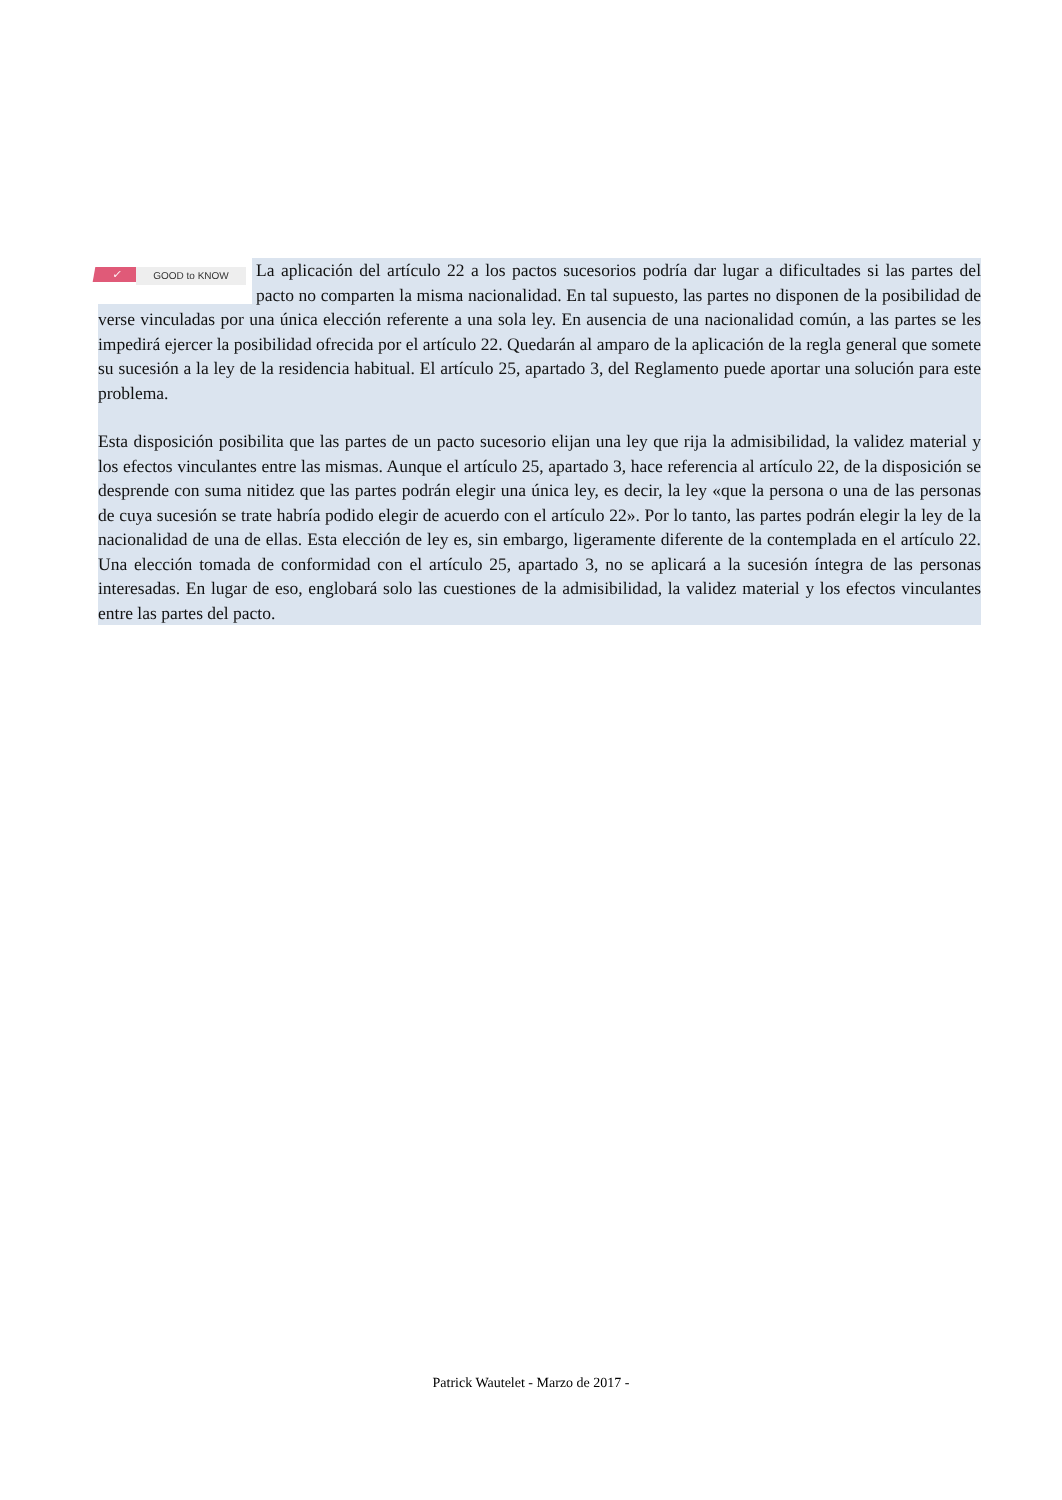✓ GOOD to KNOW La aplicación del artículo 22 a los pactos sucesorios podría dar lugar a dificultades si las partes del pacto no comparten la misma nacionalidad. En tal supuesto, las partes no disponen de la posibilidad de verse vinculadas por una única elección referente a una sola ley. En ausencia de una nacionalidad común, a las partes se les impedirá ejercer la posibilidad ofrecida por el artículo 22. Quedarán al amparo de la aplicación de la regla general que somete su sucesión a la ley de la residencia habitual. El artículo 25, apartado 3, del Reglamento puede aportar una solución para este problema.
Esta disposición posibilita que las partes de un pacto sucesorio elijan una ley que rija la admisibilidad, la validez material y los efectos vinculantes entre las mismas. Aunque el artículo 25, apartado 3, hace referencia al artículo 22, de la disposición se desprende con suma nitidez que las partes podrán elegir una única ley, es decir, la ley «que la persona o una de las personas de cuya sucesión se trate habría podido elegir de acuerdo con el artículo 22». Por lo tanto, las partes podrán elegir la ley de la nacionalidad de una de ellas. Esta elección de ley es, sin embargo, ligeramente diferente de la contemplada en el artículo 22. Una elección tomada de conformidad con el artículo 25, apartado 3, no se aplicará a la sucesión íntegra de las personas interesadas. En lugar de eso, englobará solo las cuestiones de la admisibilidad, la validez material y los efectos vinculantes entre las partes del pacto.
Patrick Wautelet - Marzo de 2017 -